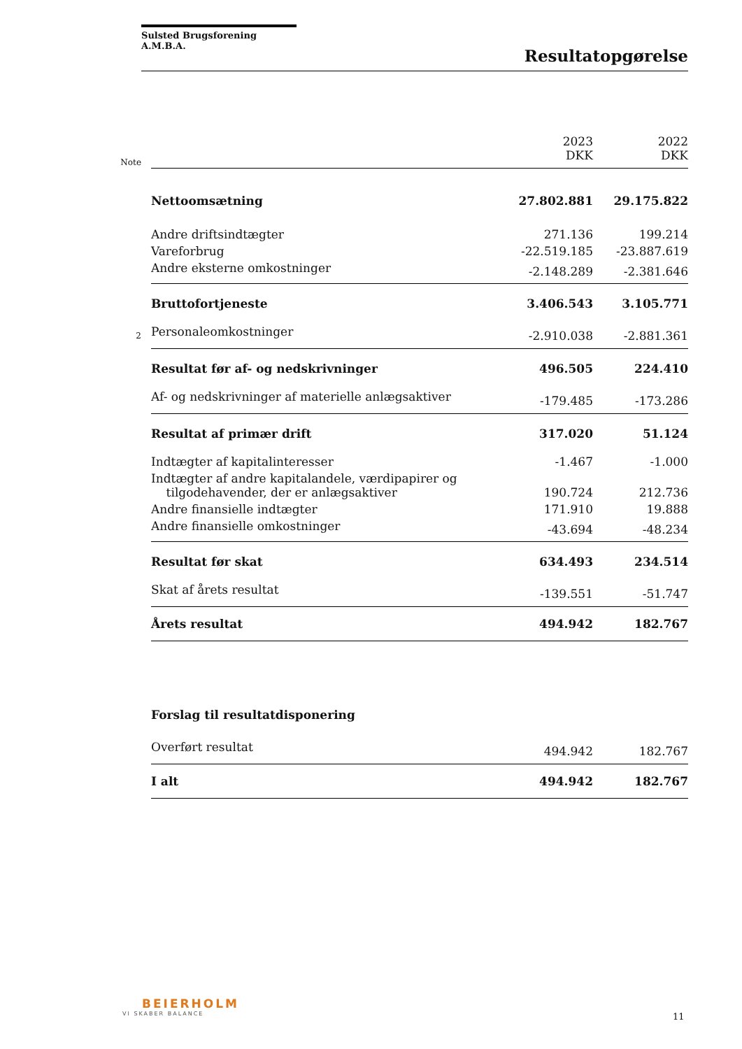Sulsted Brugsforening A.M.B.A.
Resultatopgørelse
| Note | | 2023 DKK | 2022 DKK |
| | Nettoomsætning | 27.802.881 | 29.175.822 |
| | Andre driftsindtægter | 271.136 | 199.214 |
| | Vareforbrug | -22.519.185 | -23.887.619 |
| | Andre eksterne omkostninger | -2.148.289 | -2.381.646 |
| | Bruttofortjeneste | 3.406.543 | 3.105.771 |
| 2 | Personaleomkostninger | -2.910.038 | -2.881.361 |
| | Resultat før af- og nedskrivninger | 496.505 | 224.410 |
| | Af- og nedskrivninger af materielle anlægsaktiver | -179.485 | -173.286 |
| | Resultat af primær drift | 317.020 | 51.124 |
| | Indtægter af kapitalinteresser | -1.467 | -1.000 |
| | Indtægter af andre kapitalandele, værdipapirer og tilgodehavender, der er anlægsaktiver | 190.724 | 212.736 |
| | Andre finansielle indtægter | 171.910 | 19.888 |
| | Andre finansielle omkostninger | -43.694 | -48.234 |
| | Resultat før skat | 634.493 | 234.514 |
| | Skat af årets resultat | -139.551 | -51.747 |
| | Årets resultat | 494.942 | 182.767 |
| | Forslag til resultatdisponering | | |
| | Overført resultat | 494.942 | 182.767 |
| | I alt | 494.942 | 182.767 |
BEIERHOLM
VI SKABER BALANCE
11